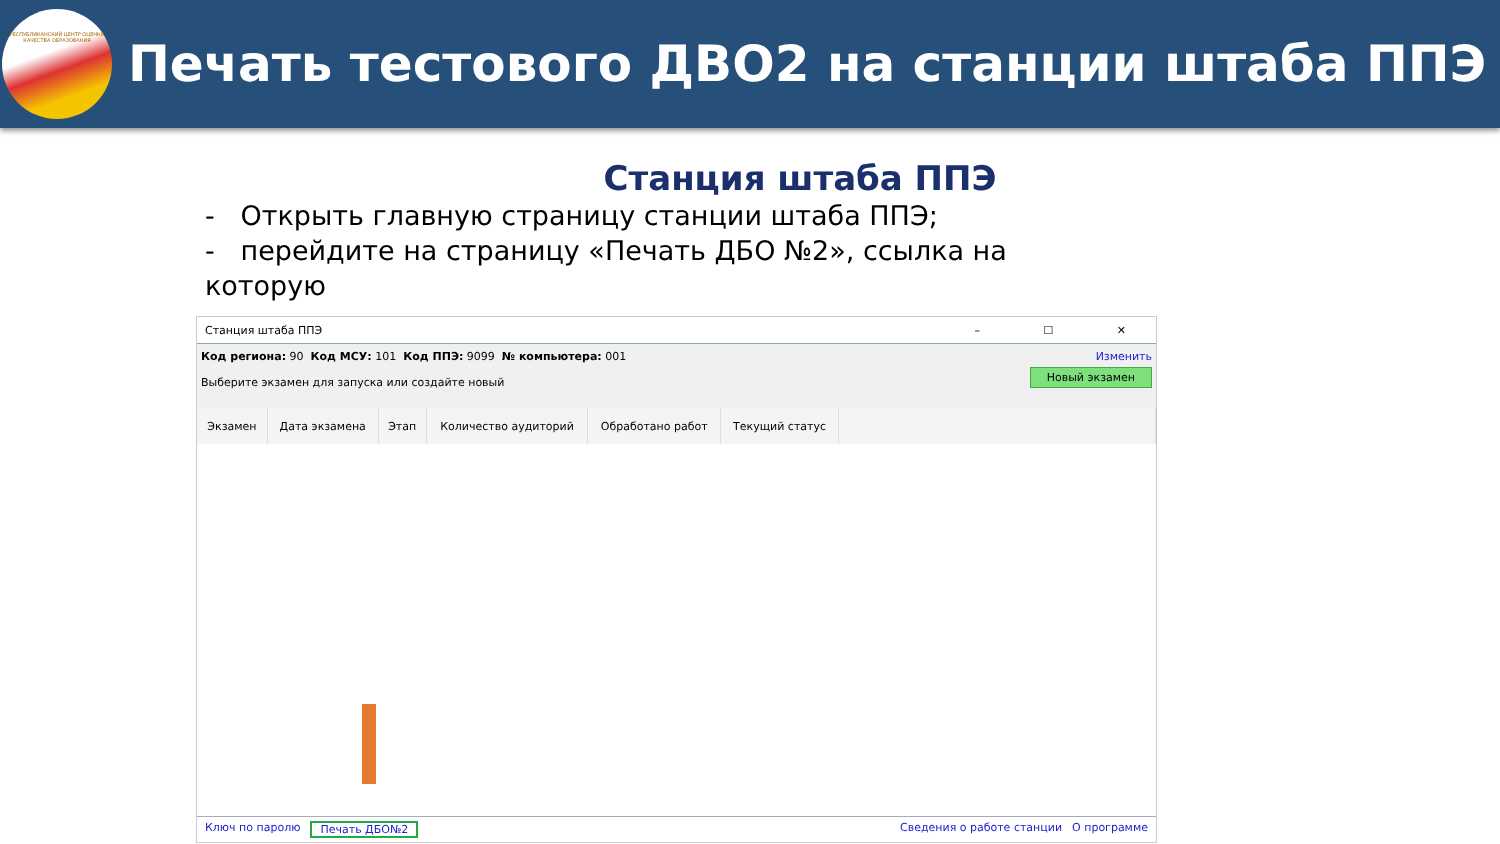РЕСПУБЛИКАНСКИЙ ЦЕНТР ОЦЕНКИ КАЧЕСТВА ОБРАЗОВАНИЯ
Печать тестового ДВО2 на станции штаба ППЭ
Станция штаба ППЭ
- Открыть главную страницу станции штаба ППЭ;
- перейдите на страницу «Печать ДБО №2», ссылка на которую
Станция штаба ППЭ – ☐ ✕
Изменить Код региона: 90 Код МСУ: 101 Код ППЭ: 9099 № компьютера: 001
Новый экзамен
Выберите экзамен для запуска или создайте новый
| Экзамен | Дата экзамена | Этап | Количество аудиторий | Обработано работ | Текущий статус | |
| --- | --- | --- | --- | --- | --- | --- |
Ключ по паролю Печать ДБО№2 Сведения о работе станции О программе